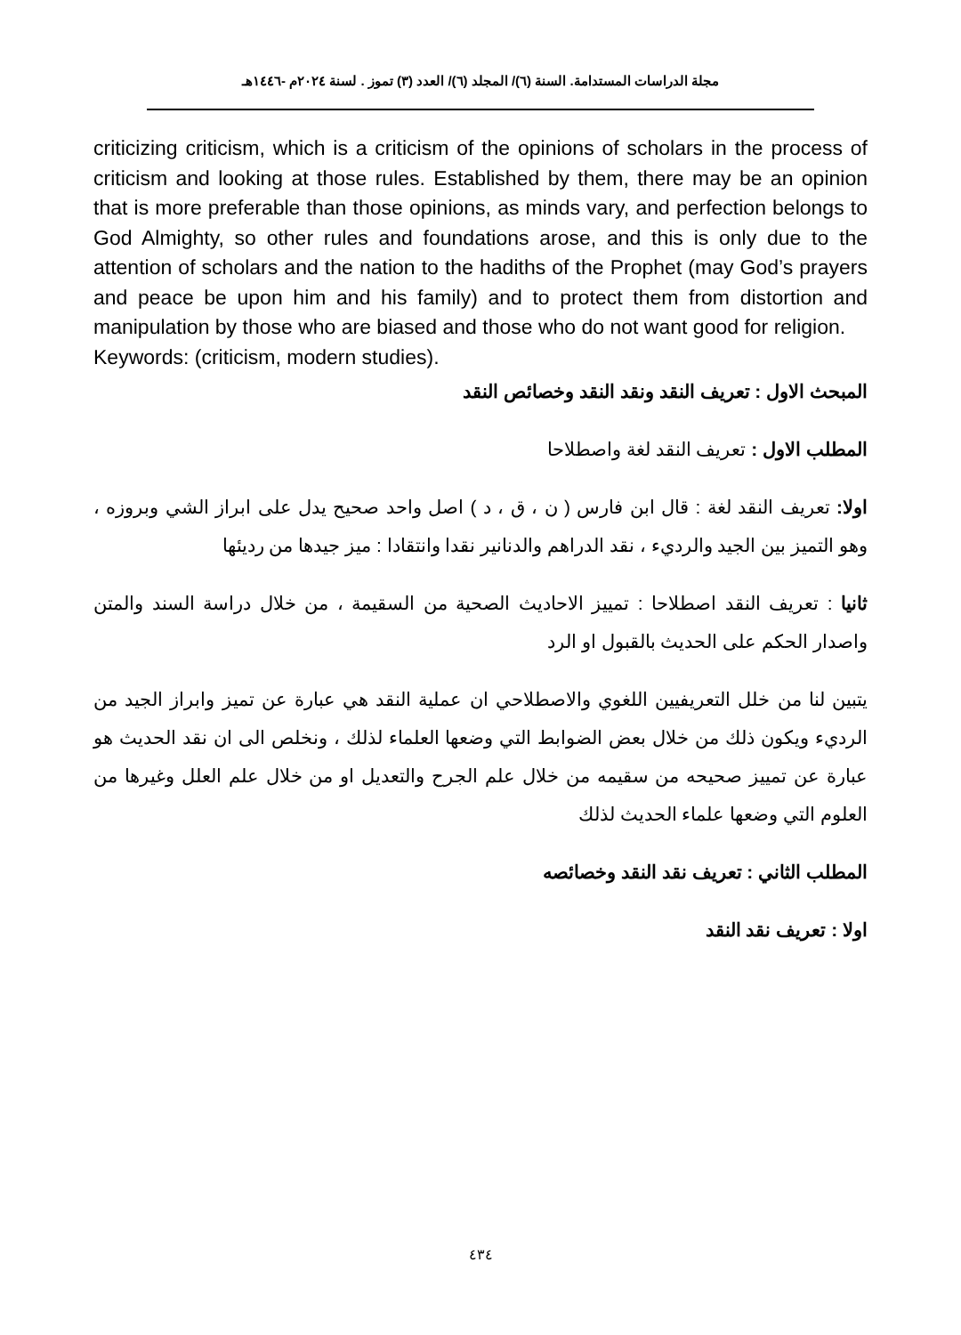مجلة الدراسات المستدامة. السنة (٦)/ المجلد (٦)/ العدد (٣) تموز . لسنة ٢٠٢٤م -١٤٤٦هـ
criticizing criticism, which is a criticism of the opinions of scholars in the process of criticism and looking at those rules. Established by them, there may be an opinion that is more preferable than those opinions, as minds vary, and perfection belongs to God Almighty, so other rules and foundations arose, and this is only due to the attention of scholars and the nation to the hadiths of the Prophet (may God’s prayers and peace be upon him and his family) and to protect them from distortion and manipulation by those who are biased and those who do not want good for religion.
Keywords: (criticism, modern studies).
المبحث الاول : تعريف النقد ونقد النقد وخصائص النقد
المطلب الاول : تعريف النقد لغة واصطلاحا
اولا: تعريف النقد لغة : قال ابن فارس ( ن ، ق ، د ) اصل واحد صحيح يدل على ابراز الشي وبروزه ، وهو التميز بين الجيد والرديء ، نقد الدراهم والدنانير نقدا وانتقادا : ميز جيدها من رديئها
ثانيا : تعريف النقد اصطلاحا : تمييز الاحاديث الصحية من السقيمة ، من خلال دراسة السند والمتن واصدار الحكم على الحديث بالقبول او الرد
يتبين لنا من خلل التعريفيين اللغوي والاصطلاحي ان عملية النقد هي عبارة عن تميز وابراز الجيد من الرديء ويكون ذلك من خلال بعض الضوابط التي وضعها العلماء لذلك ، ونخلص الى ان نقد الحديث هو عبارة عن تمييز صحيحه من سقيمه من خلال علم الجرح والتعديل او من خلال علم العلل وغيرها من العلوم التي وضعها علماء الحديث لذلك
المطلب الثاني : تعريف نقد النقد وخصائصه
اولا : تعريف نقد النقد
٤٣٤